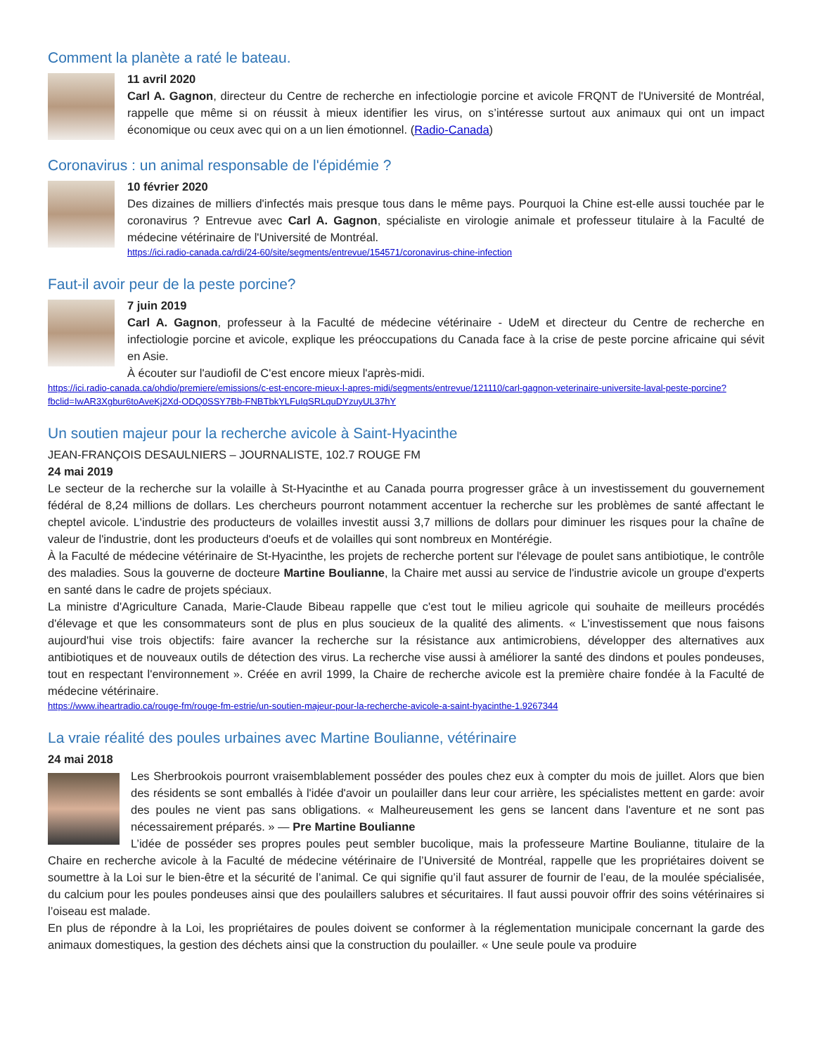Comment la planète a raté le bateau.
11 avril 2020
Carl A. Gagnon, directeur du Centre de recherche en infectiologie porcine et avicole FRQNT de l'Université de Montréal, rappelle que même si on réussit à mieux identifier les virus, on s’intéresse surtout aux animaux qui ont un impact économique ou ceux avec qui on a un lien émotionnel. (Radio-Canada)
Coronavirus : un animal responsable de l'épidémie ?
10 février 2020
Des dizaines de milliers d'infectés mais presque tous dans le même pays. Pourquoi la Chine est-elle aussi touchée par le coronavirus ? Entrevue avec Carl A. Gagnon, spécialiste en virologie animale et professeur titulaire à la Faculté de médecine vétérinaire de l'Université de Montréal.
https://ici.radio-canada.ca/rdi/24-60/site/segments/entrevue/154571/coronavirus-chine-infection
Faut-il avoir peur de la peste porcine?
7 juin 2019
Carl A. Gagnon, professeur à la Faculté de médecine vétérinaire - UdeM et directeur du Centre de recherche en infectiologie porcine et avicole, explique les préoccupations du Canada face à la crise de peste porcine africaine qui sévit en Asie.
À écouter sur l'audiofil de C'est encore mieux l'après-midi.
https://ici.radio-canada.ca/ohdio/premiere/emissions/c-est-encore-mieux-l-apres-midi/segments/entrevue/121110/carl-gagnon-veterinaire-universite-laval-peste-porcine?fbclid=IwAR3Xgbur6toAveKj2Xd-ODQ0SSY7Bb-FNBTbkYLFuIqSRLquDYzuyUL37hY
Un soutien majeur pour la recherche avicole à Saint-Hyacinthe
JEAN-FRANÇOIS DESAULNIERS – JOURNALISTE, 102.7 ROUGE FM
24 mai 2019
Le secteur de la recherche sur la volaille à St-Hyacinthe et au Canada pourra progresser grâce à un investissement du gouvernement fédéral de 8,24 millions de dollars. Les chercheurs pourront notamment accentuer la recherche sur les problèmes de santé affectant le cheptel avicole. L'industrie des producteurs de volailles investit aussi 3,7 millions de dollars pour diminuer les risques pour la chaîne de valeur de l'industrie, dont les producteurs d'oeufs et de volailles qui sont nombreux en Montérégie.
À la Faculté de médecine vétérinaire de St-Hyacinthe, les projets de recherche portent sur l'élevage de poulet sans antibiotique, le contrôle des maladies. Sous la gouverne de docteure Martine Boulianne, la Chaire met aussi au service de l'industrie avicole un groupe d'experts en santé dans le cadre de projets spéciaux.
La ministre d'Agriculture Canada, Marie-Claude Bibeau rappelle que c'est tout le milieu agricole qui souhaite de meilleurs procédés d'élevage et que les consommateurs sont de plus en plus soucieux de la qualité des aliments. « L'investissement que nous faisons aujourd'hui vise trois objectifs: faire avancer la recherche sur la résistance aux antimicrobiens, développer des alternatives aux antibiotiques et de nouveaux outils de détection des virus. La recherche vise aussi à améliorer la santé des dindons et poules pondeuses, tout en respectant l'environnement ». Créée en avril 1999, la Chaire de recherche avicole est la première chaire fondée à la Faculté de médecine vétérinaire.
https://www.iheartradio.ca/rouge-fm/rouge-fm-estrie/un-soutien-majeur-pour-la-recherche-avicole-a-saint-hyacinthe-1.9267344
La vraie réalité des poules urbaines avec Martine Boulianne, vétérinaire
24 mai 2018
Les Sherbrookois pourront vraisemblablement posséder des poules chez eux à compter du mois de juillet. Alors que bien des résidents se sont emballés à l'idée d'avoir un poulailler dans leur cour arrière, les spécialistes mettent en garde: avoir des poules ne vient pas sans obligations. « Malheureusement les gens se lancent dans l'aventure et ne sont pas nécessairement préparés. » — Pre Martine Boulianne
L’idée de posséder ses propres poules peut sembler bucolique, mais la professeure Martine Boulianne, titulaire de la Chaire en recherche avicole à la Faculté de médecine vétérinaire de l’Université de Montréal, rappelle que les propriétaires doivent se soumettre à la Loi sur le bien-être et la sécurité de l’animal. Ce qui signifie qu’il faut assurer de fournir de l’eau, de la moulée spécialisée, du calcium pour les poules pondeuses ainsi que des poulaillers salubres et sécuritaires. Il faut aussi pouvoir offrir des soins vétérinaires si l’oiseau est malade.
En plus de répondre à la Loi, les propriétaires de poules doivent se conformer à la réglementation municipale concernant la garde des animaux domestiques, la gestion des déchets ainsi que la construction du poulailler. « Une seule poule va produire